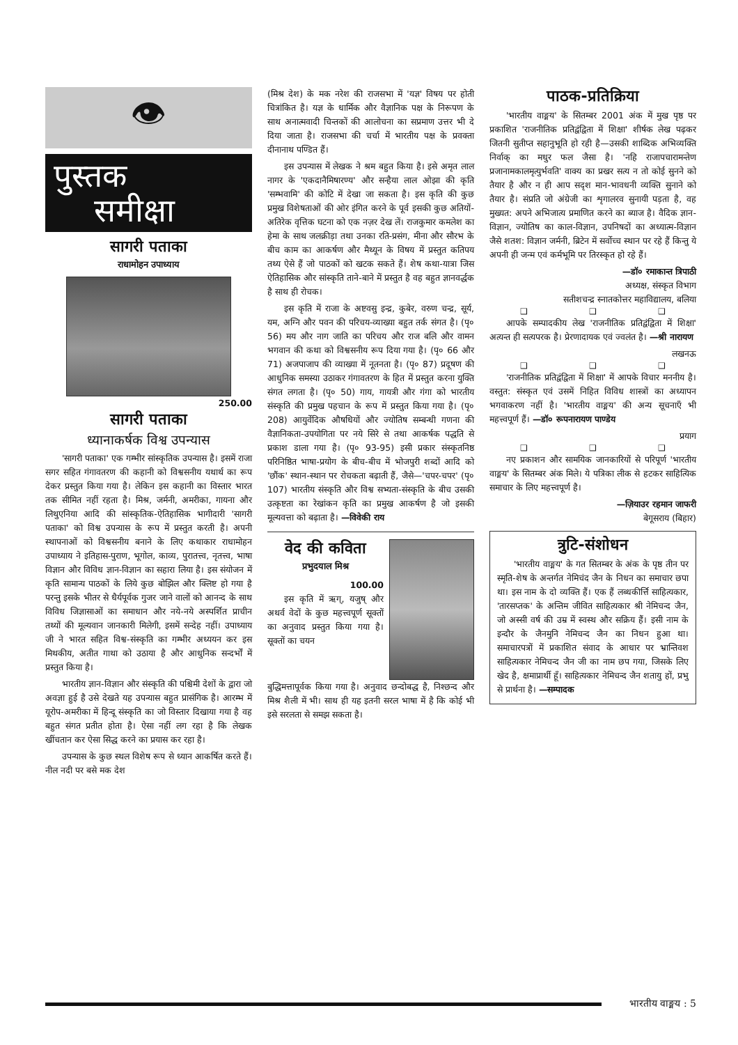👁
पुस्तक
समीक्षा
सागरी पताका
राधामोहन उपाध्याय
250.00
सागरी पताका
ध्यानाकर्षक विश्व उपन्यास
'सागरी पताका' एक गम्भीर सांस्कृतिक उपन्यास है। इसमें राजा सगर सहित गंगावतरण की कहानी को विश्वसनीय यथार्थ का रूप देकर प्रस्तुत किया गया है। लेकिन इस कहानी का विस्तार भारत तक सीमित नहीं रहता है। मिश्र, जर्मनी, अमरीका, गायना और लिथुएनिया आदि की सांस्कृतिक-ऐतिहासिक भागीदारी 'सागरी पताका' को विश्व उपन्यास के रूप में प्रस्तुत करती है। अपनी स्थापनाओं को विश्वसनीय बनाने के लिए कथाकार राधामोहन उपाध्याय ने इतिहास-पुराण, भूगोल, काव्य, पुरातत्त्व, नृतत्त्व, भाषा विज्ञान और विविध ज्ञान-विज्ञान का सहारा लिया है। इस संयोजन में कृति सामान्य पाठकों के लिये कुछ बोझिल और क्लिष्ट हो गया है परन्तु इसके भीतर से धैर्यपूर्वक गुजर जाने वालों को आनन्द के साथ विविध जिज्ञासाओं का समाधान और नये-नये अस्पर्शित प्राचीन तथ्यों की मूल्यवान जानकारी मिलेगी, इसमें सन्देह नहीं। उपाध्याय जी ने भारत सहित विश्व-संस्कृति का गम्भीर अध्ययन कर इस मिथकीय, अतीत गाथा को उठाया है और आधुनिक सन्दर्भों में प्रस्तुत किया है।
भारतीय ज्ञान-विज्ञान और संस्कृति की पश्चिमी देशों के द्वारा जो अवज्ञा हुई है उसे देखते यह उपन्यास बहुत प्रासंगिक है। आरम्भ में यूरोप-अमरीका में हिन्दू संस्कृति का जो विस्तार दिखाया गया है वह बहुत संगत प्रतीत होता है। ऐसा नहीं लग रहा है कि लेखक खींचतान कर ऐसा सिद्ध करने का प्रयास कर रहा है।
उपन्यास के कुछ स्थल विशेष रूप से ध्यान आकर्षित करते हैं। नील नदी पर बसे मक देश
(मिश्र देश) के मक नरेश की राजसभा में 'यज्ञ' विषय पर होती चित्रांकित है। यज्ञ के धार्मिक और वैज्ञानिक पक्ष के निरूपण के साथ अनात्मवादी चिन्तकों की आलोचना का सप्रमाण उत्तर भी दे दिया जाता है। राजसभा की चर्चा में भारतीय पक्ष के प्रवक्ता दीनानाथ पण्डित हैं।
इस उपन्यास में लेखक ने श्रम बहुत किया है। इसे अमृत लाल नागर के 'एकदानैमिषारण्य' और सन्हैया लाल ओझा की कृति 'सम्भवामि' की कोटि में देखा जा सकता है। इस कृति की कुछ प्रमुख विशेषताओं की ओर इंगित करने के पूर्व इसकी कुछ अतियों-अतिरेक वृत्तिक घटना को एक नज़र देख लें। राजकुमार कमलेश का हेमा के साथ जलक्रीड़ा तथा उनका रति-प्रसंग, मीना और सौरभ के बीच काम का आकर्षण और मैथ्यून के विषय में प्रस्तुत कतिपय तथ्य ऐसे हैं जो पाठकों को खटक सकते हैं। शेष कथा-यात्रा जिस ऐतिहासिक और सांस्कृति ताने-बाने में प्रस्तुत है वह बहुत ज्ञानवर्द्धक है साथ ही रोचक।
इस कृति में राजा के अष्टवसु इन्द्र, कुबेर, वरुण चन्द्र, सूर्य, यम, अग्नि और पवन की परिचय-व्याख्या बहुत तर्क संगत है। (पृ० 56) मय और नाग जाति का परिचय और राज बलि और वामन भगवान की कथा को विश्वसनीय रूप दिया गया है। (पृ० 66 और 71) अजपाजाप की व्याख्या में नूतनता है। (पृ० 87) प्रदूषण की आधुनिक समस्या उठाकर गंगावतरण के हित में प्रस्तुत करना युक्ति संगत लगता है। (पृ० 50) गाय, गायत्री और गंगा को भारतीय संस्कृति की प्रमुख पहचान के रूप में प्रस्तुत किया गया है। (पृ० 208) आयुर्वेदिक औषधियों और ज्योतिष सम्बन्धी गणना की वैज्ञानिकता-उपयोगिता पर नये सिरे से तथा आकर्षक पद्धति से प्रकाश डाला गया है। (पृ० 93-95) इसी प्रकार संस्कृतनिष्ठ परिनिष्ठित भाषा-प्रयोग के बीच-बीच में भोजपुरी शब्दों आदि को 'छौंक' स्थान-स्थान पर रोचकता बढ़ाती हैं, जैसे—'चपर-चपर' (पृ० 107) भारतीय संस्कृति और विश्व सभ्यता-संस्कृति के बीच उसकी उत्कृष्टता का रेखांकन कृति का प्रमुख आकर्षण है जो इसकी मूल्यवत्ता को बढ़ाता है। —विवेकी राय
वेद की कविता
प्रभुदयाल मिश्र
100.00
इस कृति में ऋग्, यजुष् और अथर्व वेदों के कुछ महत्त्वपूर्ण सूक्तों का अनुवाद प्रस्तुत किया गया है। सूक्तों का चयन
बुद्धिमत्तापूर्वक किया गया है। अनुवाद छन्दोबद्ध है, निश्छन्द और मिश्र शैली में भी। साथ ही यह इतनी सरल भाषा में है कि कोई भी इसे सरलता से समझ सकता है।
पाठक-प्रतिक्रिया
'भारतीय वाङ्मय' के सितम्बर 2001 अंक में मुख पृष्ठ पर प्रकाशित 'राजनीतिक प्रतिद्वंद्विता में शिक्षा' शीर्षक लेख पढ़कर जितनी सुतीप्त सहानुभूति हो रही है—उसकी शाब्दिक अभिव्यक्ति निर्वाक् का मधुर फल जैसा है। 'नहि राजापचारामन्तेण प्रजानामकालमृत्युर्भवति' वाक्य का प्रखर सत्य न तो कोई सुनने को तैयार है और न ही आप सदृश मान-भावधनी व्यक्ति सुनाने को तैयार है। संप्रति जो अंग्रेजी का शृगालरव सुनायी पड़ता है, वह मुख्यत: अपने अभिजात्य प्रमाणित करने का ब्याज है। वैदिक ज्ञान-विज्ञान, ज्योतिष का काल-विज्ञान, उपनिषदों का अध्यात्म-विज्ञान जैसे शतश: विज्ञान जर्मनी, ब्रिटेन में सर्वोच्च स्थान पर रहे हैं किन्तु ये अपनी ही जन्म एवं कर्मभूमि पर तिरस्कृत हो रहे हैं।
—डॉ० रमाकान्त त्रिपाठी
अध्यक्ष, संस्कृत विभाग
सतीशचन्द्र स्नातकोत्तर महाविद्यालय, बलिया
❑ ❑ ❑
आपके सम्पादकीय लेख 'राजनीतिक प्रतिद्वंद्विता में शिक्षा' अत्यन्त ही सत्यपरक है। प्रेरणादायक एवं ज्वलंत है। —श्री नारायण
लखनऊ
❑ ❑ ❑
'राजनीतिक प्रतिद्वंद्विता में शिक्षा' में आपके विचार मननीय है। वस्तुत: संस्कृत एवं उसमें निहित विविध शास्त्रों का अध्यापन भगवाकरण नहीं है। 'भारतीय वाङ्मय' की अन्य सूचनाएँ भी महत्त्वपूर्ण हैं। —डॉ० रूपनारायण पाण्डेय
प्रयाग
❑ ❑ ❑
नए प्रकाशन और सामयिक जानकारियों से परिपूर्ण 'भारतीय वाङ्मय' के सितम्बर अंक मिले। ये पत्रिका लीक से हटकर साहित्यिक समाचार के लिए महत्त्वपूर्ण है।
—ज़ियाउर रहमान जाफरी
बेगूसराय (बिहार)
त्रुटि-संशोधन
'भारतीय वाङ्मय' के गत सितम्बर के अंक के पृष्ठ तीन पर स्मृति-शेष के अन्तर्गत नेमिचंद जैन के निधन का समाचार छपा था। इस नाम के दो व्यक्ति हैं। एक हैं लब्धकीर्त्ति साहित्यकार, 'तारसप्तक' के अन्तिम जीवित साहित्यकार श्री नेमिचन्द जैन, जो अस्सी वर्ष की उम्र में स्वस्थ और सक्रिय हैं। इसी नाम के इन्दौर के जैनमुनि नेमिचन्द जैन का निधन हुआ था। समाचारपत्रों में प्रकाशित संवाद के आधार पर भ्रान्तिवश साहित्यकार नेमिचन्द जैन जी का नाम छप गया, जिसके लिए खेद है, क्षमाप्रार्थी हूँ। साहित्यकार नेमिचन्द जैन शतायु हों, प्रभु से प्रार्थना है। —सम्पादक
भारतीय वाङ्मय : 5